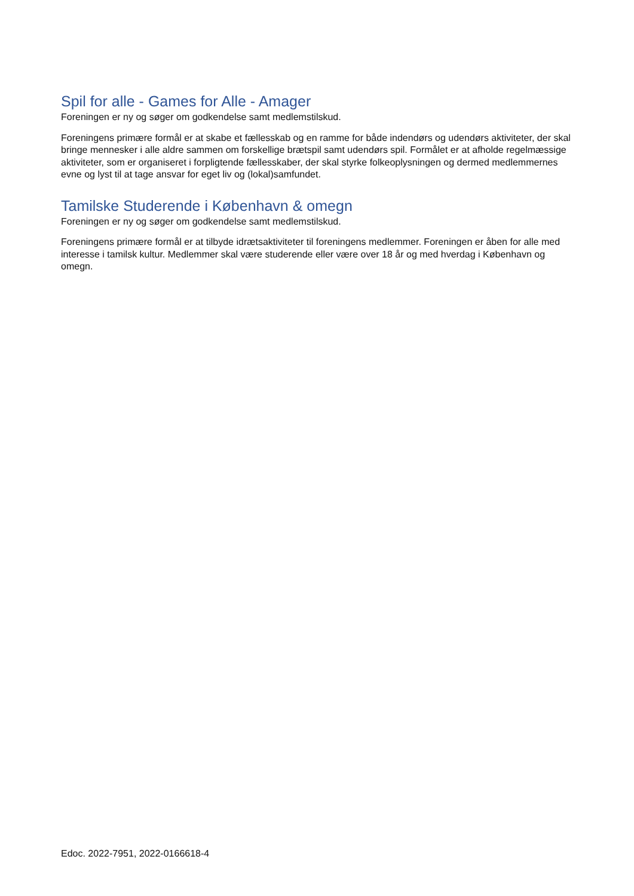Spil for alle - Games for Alle - Amager
Foreningen er ny og søger om godkendelse samt medlemstilskud.
Foreningens primære formål er at skabe et fællesskab og en ramme for både indendørs og udendørs aktiviteter, der skal bringe mennesker i alle aldre sammen om forskellige brætspil samt udendørs spil. Formålet er at afholde regelmæssige aktiviteter, som er organiseret i forpligtende fællesskaber, der skal styrke folkeoplysningen og dermed medlemmernes evne og lyst til at tage ansvar for eget liv og (lokal)samfundet.
Tamilske Studerende i København & omegn
Foreningen er ny og søger om godkendelse samt medlemstilskud.
Foreningens primære formål er at tilbyde idrætsaktiviteter til foreningens medlemmer. Foreningen er åben for alle med interesse i tamilsk kultur. Medlemmer skal være studerende eller være over 18 år og med hverdag i København og omegn.
Edoc. 2022-7951, 2022-0166618-4